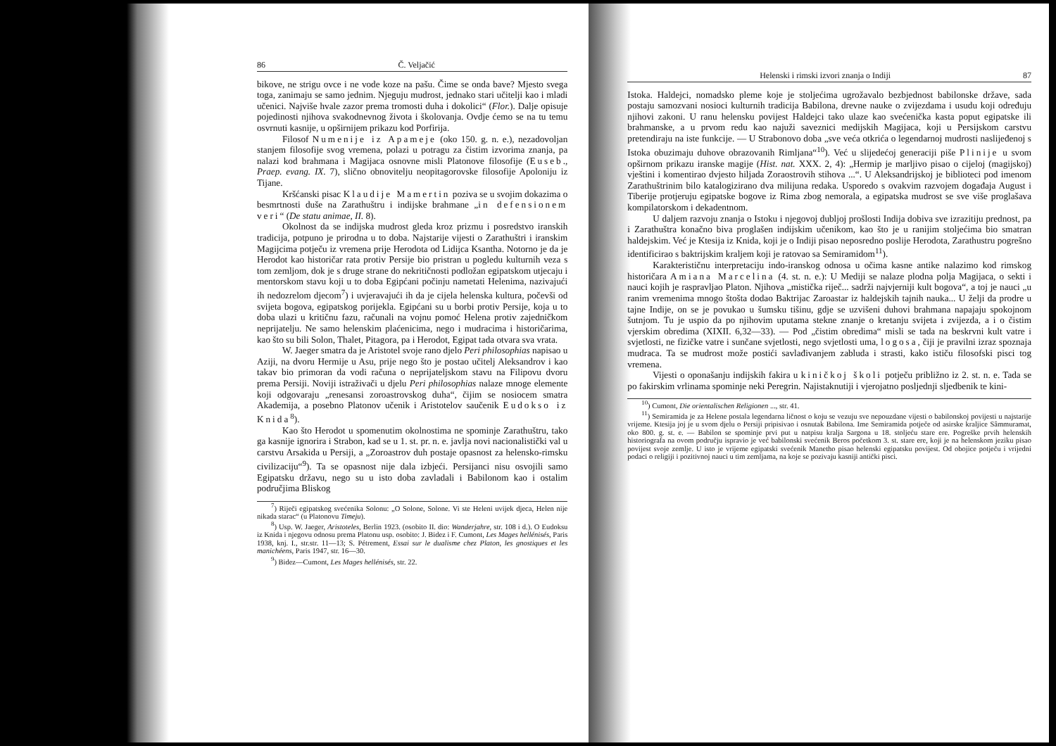86 Č. Veljačić
bikove, ne strigu ovce i ne vode koze na pašu. Čime se onda bave? Mjesto svega toga, zanimaju se samo jednim. Njeguju mudrost, jednako stari učitelji kao i mladi učenici. Najviše hvale zazor prema tromosti duha i dokolici“ (Flor.). Dalje opisuje pojedinosti njihova svakodnevnog života i školovanja. Ovdje ćemo se na tu temu osvrnuti kasnije, u opširnijem prikazu kod Porfirija.
Filosof Numenije iz Apameje (oko 150. g. n. e.), nezadovoljan stanjem filosofije svog vremena, polazi u potragu za čistim izvorima znanja, pa nalazi kod brahmana i Magijaca osnovne misli Platonove filosofije (Euseb., Praep. evang. IX. 7), slično obnovitelju neopitagorovske filosofije Apoloniju iz Tijane.
Kršćanski pisac Klaudije Mamertin poziva se u svojim dokazima o besmrtnosti duše na Zarathuštru i indijske brahmane „in defensionem veri“ (De statu animae, II. 8).
Okolnost da se indijska mudrost gleda kroz prizmu i posredstvo iranskih tradicija, potpuno je prirodna u to doba. Najstarije vijesti o Zarathuštri i iranskim Magijcima potječu iz vremena prije Herodota od Lidijca Ksantha. Notorno je da je Herodot kao historičar rata protiv Persije bio pristran u pogledu kulturnih veza s tom zemljom, dok je s druge strane do nekritičnosti podložan egipatskom utjecaju i mentorskom stavu koji u to doba Egipćani počinju nametati Helenima, nazivajući ih nedozrelom djecom<sup>7</sup>) i uvjeravajući ih da je cijela helenska kultura, počevši od svijeta bogova, egipatskog porijekla. Egipćani su u borbi protiv Persije, koja u to doba ulazi u kritičnu fazu, računali na vojnu pomoć Helena protiv zajedničkom neprijatelju. Ne samo helenskim plaćenicima, nego i mudracima i historičarima, kao što su bili Solon, Thalet, Pitagora, pa i Herodot, Egipat tada otvara sva vrata.
W. Jaeger smatra da je Aristotel svoje rano djelo Peri philosophias napisao u Aziji, na dvoru Hermije u Asu, prije nego što je postao učitelj Aleksandrov i kao takav bio primoran da vodi računa o neprijateljskom stavu na Filipovu dvoru prema Persiji. Noviji istraživači u djelu Peri philosophias nalaze mnoge elemente koji odgovaraju „renesansi zoroastrovskog duha“, čijim se nosiocem smatra Akademija, a posebno Platonov učenik i Aristotelov saučenik Eudokso iz Knida<sup>8</sup>).
Kao što Herodot u spomenutim okolnostima ne spominje Zarathuštru, tako ga kasnije ignorira i Strabon, kad se u 1. st. pr. n. e. javlja novi nacionalistički val u carstvu Arsakida u Persiji, a „Zoroastrov duh postaje opasnost za helensko-rimsku civilizaciju“<sup>9</sup>). Ta se opasnost nije dala izbjeći. Persijanci nisu osvojili samo Egipatsku državu, nego su u isto doba zavladali i Babilonom kao i ostalim područjima Bliskog
<sup>7</sup>) Riječi egipatskog svećenika Solonu: „O Solone, Solone. Vi ste Heleni uvijek djeca, Helen nije nikada starac“ (u Platonovu Timeju).
<sup>8</sup>) Usp. W. Jaeger, Aristoteles, Berlin 1923. (osobito II. dio: Wanderjahre, str. 108 i d.). O Eudoksu iz Knida i njegovu odnosu prema Platonu usp. osobito: J. Bidez i F. Cumont, Les Mages hellénisés, Paris 1938, knj. I., str.str. 11—13; S. Pétrement, Essai sur le dualisme chez Platon, les gnostiques et les manichéens, Paris 1947, str. 16—30.
<sup>9</sup>) Bidez—Cumont, Les Mages hellénisés, str. 22.
Helenski i rimski izvori znanja o Indiji 87
Istoka. Haldejci, nomadsko pleme koje je stoljećima ugrožavalo bezbjednost babilonske države, sada postaju samozvani nosioci kulturnih tradicija Babilona, drevne nauke o zvijezdama i usudu koji određuju njihovi zakoni. U ranu helensku povijest Haldejci tako ulaze kao svećenička kasta poput egipatske ili brahmanske, a u prvom redu kao najuži saveznici medijskih Magijaca, koji u Persijskom carstvu pretendiraju na iste funkcije. — U Strabonovo doba „sve veća otkrića o legendarnoj mudrosti naslijeđenoj s Istoka obuzimaju duhove obrazovanih Rimljana“<sup>10</sup>). Već u slijedećoj generaciji piše Plinije u svom opširnom prikazu iranske magije (Hist. nat. XXX. 2, 4): „Hermip je marljivo pisao o cijeloj (magijskoj) vještini i komentirao dvjesto hiljada Zoraostrovih stihova ...“. U Aleksandrijskoj je biblioteci pod imenom Zarathuštrinim bilo katalogizirano dva milijuna redaka. Usporedo s ovakvim razvojem događaja August i Tiberije protjeruju egipatske bogove iz Rima zbog nemorala, a egipatska mudrost se sve više proglašava kompilatorskom i dekadentnom.
U daljem razvoju znanja o Istoku i njegovoj dubljoj prošlosti Indija dobiva sve izrazitiju prednost, pa i Zarathuštra konačno biva proglašen indijskim učenikom, kao što je u ranijim stoljećima bio smatran haldejskim. Već je Ktesija iz Knida, koji je o Indiji pisao neposredno poslije Herodota, Zarathustru pogrešno identificirao s baktrijskim kraljem koji je ratovao sa Semiramidom<sup>11</sup>).
Karakterističnu interpretaciju indo-iranskog odnosa u očima kasne antike nalazimo kod rimskog historičara Amiana Marcelina (4. st. n. e.): U Mediji se nalaze plodna polja Magijaca, o sekti i nauci kojih je raspravljao Platon. Njihova „mistička riječ... sadrži najvjerniji kult bogova“, a toj je nauci „u ranim vremenima mnogo štošta dodao Baktrijac Zaroastar iz haldejskih tajnih nauka... U želji da prodre u tajne Indije, on se je povukao u šumsku tišinu, gdje se uzvišeni duhovi brahmana napajaju spokojnom šutnjom. Tu je uspio da po njihovim uputama stekne znanje o kretanju svijeta i zvijezda, a i o čistim vjerskim obredima (XIXII. 6,32—33). — Pod „čistim obredima“ misli se tada na beskrvni kult vatre i svjetlosti, ne fizičke vatre i sunčane svjetlosti, nego svjetlosti uma, logosa, čiji je pravilni izraz spoznaja mudraca. Ta se mudrost može postići savlađivanjem zabluda i strasti, kako ističu filosofski pisci tog vremena.
Vijesti o oponašanju indijskih fakira u kiničkoj školi potječu približno iz 2. st. n. e. Tada se po fakirskim vrlinama spominje neki Peregrin. Najistaknutiji i vjerojatno posljednji sljedbenik te kini-
<sup>10</sup>) Cumont, Die orientalischen Religionen ..., str. 41.
<sup>11</sup>) Semiramida je za Helene postala legendarna ličnost o koju se vezuju sve nepouzdane vijesti o babilonskoj povijesti u najstarije vrijeme. Ktesija joj je u svom djelu o Persiji pripisivao i osnutak Babilona. Ime Semiramida potječe od asirske kraljice Sâmmuramat, oko 800. g. st. e. — Babilon se spominje prvi put u natpisu kralja Sargona u 18. stoljeću stare ere. Pogreške prvih helenskih historiografa na ovom području ispravio je već babilonski svećenik Beros početkom 3. st. stare ere, koji je na helenskom jeziku pisao povijest svoje zemlje. U isto je vrijeme egipatski svećenik Manetho pisao helenski egipatsku povijest. Od obojice potječu i vrijedni podaci o religiji i pozitivnoj nauci u tim zemljama, na koje se pozivaju kasniji antički pisci.